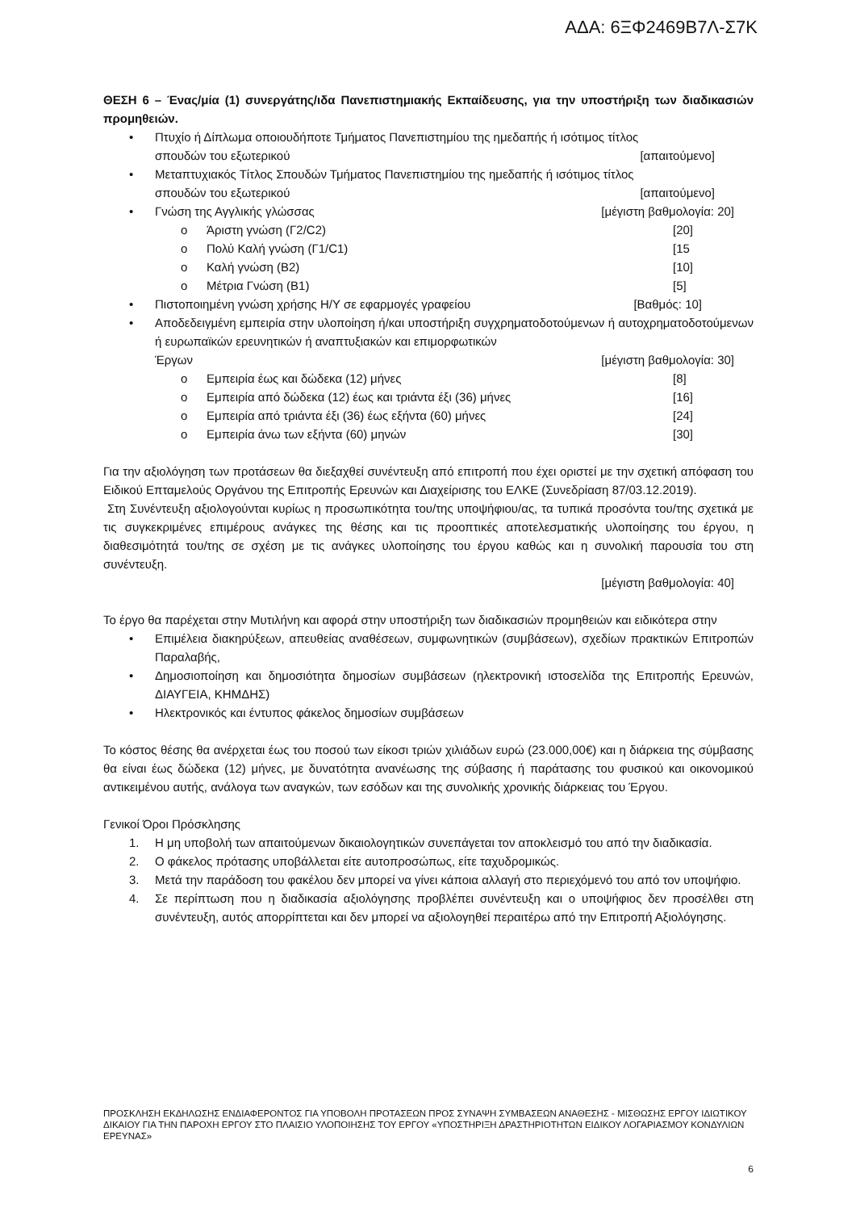ΑΔΑ: 6ΞΦ2469Β7Λ-Σ7Κ
ΘΕΣΗ 6 – Ένας/μία (1) συνεργάτης/ιδα Πανεπιστημιακής Εκπαίδευσης, για την υποστήριξη των διαδικασιών προμηθειών.
• Πτυχίο ή Δίπλωμα οποιουδήποτε Τμήματος Πανεπιστημίου της ημεδαπής ή ισότιμος τίτλος
σπουδών του εξωτερικού [απαιτούμενο]
• Μεταπτυχιακός Τίτλος Σπουδών Τμήματος Πανεπιστημίου της ημεδαπής ή ισότιμος τίτλος
σπουδών του εξωτερικού [απαιτούμενο]
• Γνώση της Αγγλικής γλώσσας [μέγιστη βαθμολογία: 20]
o Άριστη γνώση (Γ2/C2) [20]
o Πολύ Καλή γνώση (Γ1/C1) [15
o Καλή γνώση (Β2) [10]
o Μέτρια Γνώση (Β1) [5]
• Πιστοποιημένη γνώση χρήσης Η/Υ σε εφαρμογές γραφείου [Βαθμός: 10]
• Αποδεδειγμένη εμπειρία στην υλοποίηση ή/και υποστήριξη συγχρηματοδοτούμενων ή αυτοχρηματοδοτούμενων ή ευρωπαϊκών ερευνητικών ή αναπτυξιακών και επιμορφωτικών
Έργων [μέγιστη βαθμολογία: 30]
o Εμπειρία έως και δώδεκα (12) μήνες [8]
o Εμπειρία από δώδεκα (12) έως και τριάντα έξι (36) μήνες [16]
o Εμπειρία από τριάντα έξι (36) έως εξήντα (60) μήνες [24]
o Εμπειρία άνω των εξήντα (60) μηνών [30]
Για την αξιολόγηση των προτάσεων θα διεξαχθεί συνέντευξη από επιτροπή που έχει οριστεί με την σχετική απόφαση του Ειδικού Επταμελούς Οργάνου της Επιτροπής Ερευνών και Διαχείρισης του ΕΛΚΕ (Συνεδρίαση 87/03.12.2019).
Στη Συνέντευξη αξιολογούνται κυρίως η προσωπικότητα του/της υποψήφιου/ας, τα τυπικά προσόντα του/της σχετικά με τις συγκεκριμένες επιμέρους ανάγκες της θέσης και τις προοπτικές αποτελεσματικής υλοποίησης του έργου, η διαθεσιμότητά του/της σε σχέση με τις ανάγκες υλοποίησης του έργου καθώς και η συνολική παρουσία του στη συνέντευξη.
[μέγιστη βαθμολογία: 40]
Το έργο θα παρέχεται στην Μυτιλήνη και αφορά στην υποστήριξη των διαδικασιών προμηθειών και ειδικότερα στην
• Επιμέλεια διακηρύξεων, απευθείας αναθέσεων, συμφωνητικών (συμβάσεων), σχεδίων πρακτικών Επιτροπών Παραλαβής,
• Δημοσιοποίηση και δημοσιότητα δημοσίων συμβάσεων (ηλεκτρονική ιστοσελίδα της Επιτροπής Ερευνών, ΔΙΑΥΓΕΙΑ, ΚΗΜΔΗΣ)
• Ηλεκτρονικός και έντυπος φάκελος δημοσίων συμβάσεων
Το κόστος θέσης θα ανέρχεται έως του ποσού των είκοσι τριών χιλιάδων ευρώ (23.000,00€) και η διάρκεια της σύμβασης θα είναι έως δώδεκα (12) μήνες, με δυνατότητα ανανέωσης της σύβασης ή παράτασης του φυσικού και οικονομικού αντικειμένου αυτής, ανάλογα των αναγκών, των εσόδων και της συνολικής χρονικής διάρκειας του Έργου.
Γενικοί Όροι Πρόσκλησης
1. Η μη υποβολή των απαιτούμενων δικαιολογητικών συνεπάγεται τον αποκλεισμό του από την διαδικασία.
2. Ο φάκελος πρότασης υποβάλλεται είτε αυτοπροσώπως, είτε ταχυδρομικώς.
3. Μετά την παράδοση του φακέλου δεν μπορεί να γίνει κάποια αλλαγή στο περιεχόμενό του από τον υποψήφιο.
4. Σε περίπτωση που η διαδικασία αξιολόγησης προβλέπει συνέντευξη και ο υποψήφιος δεν προσέλθει στη συνέντευξη, αυτός απορρίπτεται και δεν μπορεί να αξιολογηθεί περαιτέρω από την Επιτροπή Αξιολόγησης.
ΠΡΟΣΚΛΗΣΗ ΕΚΔΗΛΩΣΗΣ ΕΝΔΙΑΦΕΡΟΝΤΟΣ ΓΙΑ ΥΠΟΒΟΛΗ ΠΡΟΤΑΣΕΩΝ ΠΡΟΣ ΣΥΝΑΨΗ ΣΥΜΒΑΣΕΩΝ ΑΝΑΘΕΣΗΣ - ΜΙΣΘΩΣΗΣ ΕΡΓΟΥ ΙΔΙΩΤΙΚΟΥ ΔΙΚΑΙΟΥ ΓΙΑ ΤΗΝ ΠΑΡΟΧΗ ΕΡΓΟΥ ΣΤΟ ΠΛΑΙΣΙΟ ΥΛΟΠΟΙΗΣΗΣ ΤΟΥ ΕΡΓΟΥ «ΥΠΟΣΤΗΡΙΞΗ ΔΡΑΣΤΗΡΙΟΤΗΤΩΝ ΕΙΔΙΚΟΥ ΛΟΓΑΡΙΑΣΜΟΥ ΚΟΝΔΥΛΙΩΝ ΕΡΕΥΝΑΣ»
6